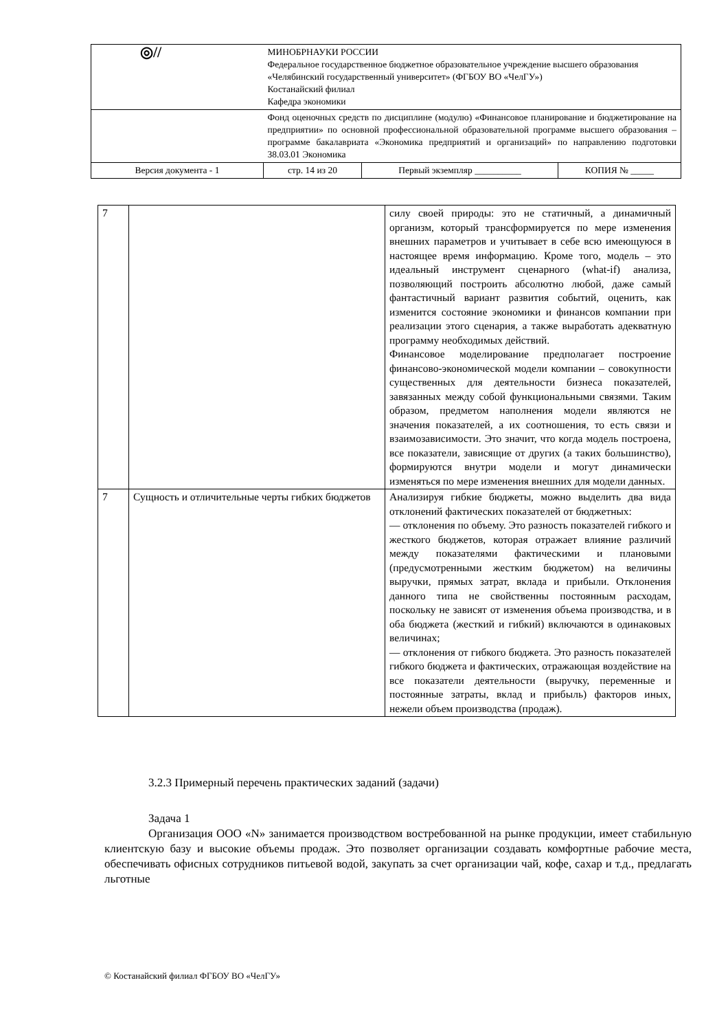| ◎// | МИНОБРНАУКИ РОССИИ Федеральное государственное бюджетное образовательное учреждение высшего образования «Челябинский государственный университет» (ФГБОУ ВО «ЧелГУ») Костанайский филиал Кафедра экономики | | |
| | Фонд оценочных средств по дисциплине (модулю) «Финансовое планирование и бюджетирование на предприятии» по основной профессиональной образовательной программе высшего образования – программе бакалавриата «Экономика предприятий и организаций» по направлению подготовки 38.03.01 Экономика | | |
| Версия документа - 1 | стр. 14 из 20 | Первый экземпляр __________ | КОПИЯ № _____ |
| 7 | | силу своей природы: это не статичный, а динамичный организм, который трансформируется по мере изменения внешних параметров и учитывает в себе всю имеющуюся в настоящее время информацию. Кроме того, модель – это идеальный инструмент сценарного (what-if) анализа, позволяющий построить абсолютно любой, даже самый фантастичный вариант развития событий, оценить, как изменится состояние экономики и финансов компании при реализации этого сценария, а также выработать адекватную программу необходимых действий. Финансовое моделирование предполагает построение финансово-экономической модели компании – совокупности существенных для деятельности бизнеса показателей, завязанных между собой функциональными связями. Таким образом, предметом наполнения модели являются не значения показателей, а их соотношения, то есть связи и взаимозависимости. Это значит, что когда модель построена, все показатели, зависящие от других (а таких большинство), формируются внутри модели и могут динамически изменяться по мере изменения внешних для модели данных. |
| 7 | Сущность и отличительные черты гибких бюджетов | Анализируя гибкие бюджеты, можно выделить два вида отклонений фактических показателей от бюджетных: — отклонения по объему. Это разность показателей гибкого и жесткого бюджетов, которая отражает влияние различий между показателями фактическими и плановыми (предусмотренными жестким бюджетом) на величины выручки, прямых затрат, вклада и прибыли. Отклонения данного типа не свойственны постоянным расходам, поскольку не зависят от изменения объема производства, и в оба бюджета (жесткий и гибкий) включаются в одинаковых величинах; — отклонения от гибкого бюджета. Это разность показателей гибкого бюджета и фактических, отражающая воздействие на все показатели деятельности (выручку, переменные и постоянные затраты, вклад и прибыль) факторов иных, нежели объем производства (продаж). |
3.2.3 Примерный перечень практических заданий (задачи)
Задача 1
Организация ООО «N» занимается производством востребованной на рынке продукции, имеет стабильную клиентскую базу и высокие объемы продаж. Это позволяет организации создавать комфортные рабочие места, обеспечивать офисных сотрудников питьевой водой, закупать за счет организации чай, кофе, сахар и т.д., предлагать льготные
© Костанайский филиал ФГБОУ ВО «ЧелГУ»